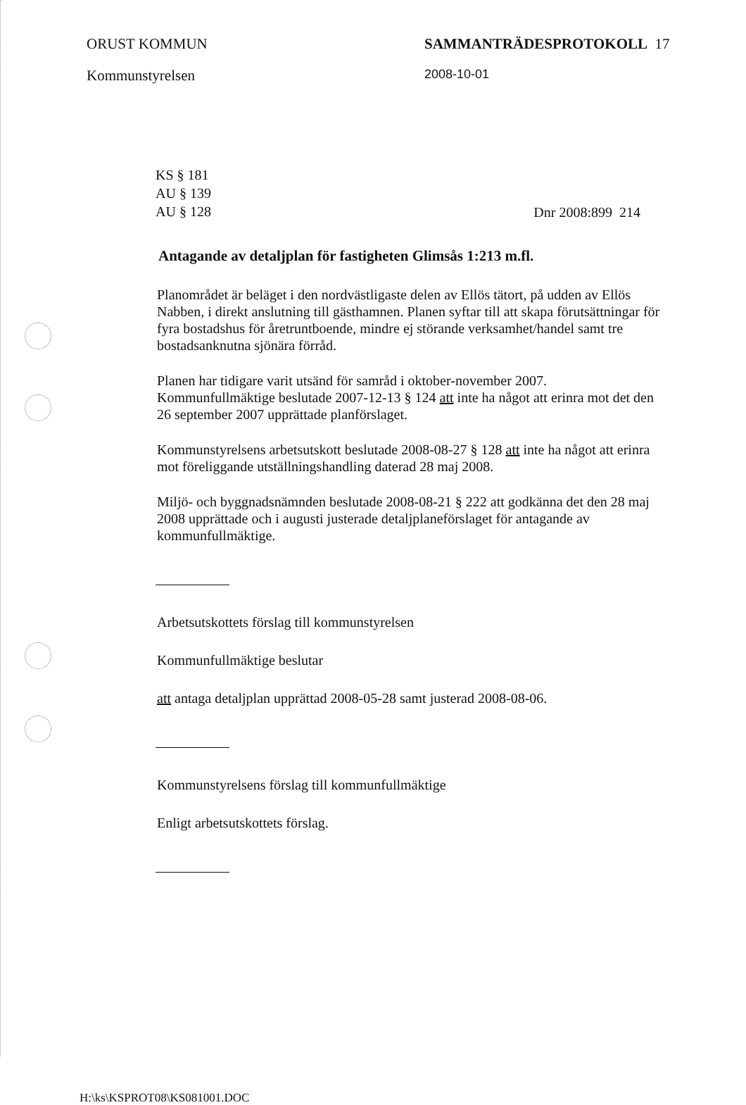ORUST KOMMUN
Kommunstyrelsen
SAMMANTRÄDESPROTOKOLL 17
2008-10-01
KS § 181
AU § 139
AU § 128
Dnr 2008:899 214
Antagande av detaljplan för fastigheten Glimsås 1:213 m.fl.
Planområdet är beläget i den nordvästligaste delen av Ellös tätort, på udden av Ellös Nabben, i direkt anslutning till gästhamnen. Planen syftar till att skapa förutsättningar för fyra bostadshus för åretruntboende, mindre ej störande verksamhet/handel samt tre bostadsanknutna sjönära förråd.
Planen har tidigare varit utsänd för samråd i oktober-november 2007. Kommunfullmäktige beslutade 2007-12-13 § 124 att inte ha något att erinra mot det den 26 september 2007 upprättade planförslaget.
Kommunstyrelsens arbetsutskott beslutade 2008-08-27 § 128 att inte ha något att erinra mot föreliggande utställningshandling daterad 28 maj 2008.
Miljö- och byggnadsnämnden beslutade 2008-08-21 § 222 att godkänna det den 28 maj 2008 upprättade och i augusti justerade detaljplaneförslaget för antagande av kommunfullmäktige.
Arbetsutskottets förslag till kommunstyrelsen
Kommunfullmäktige beslutar
att antaga detaljplan upprättad 2008-05-28 samt justerad 2008-08-06.
Kommunstyrelsens förslag till kommunfullmäktige
Enligt arbetsutskottets förslag.
H:\ks\KSPROT08\KS081001.DOC